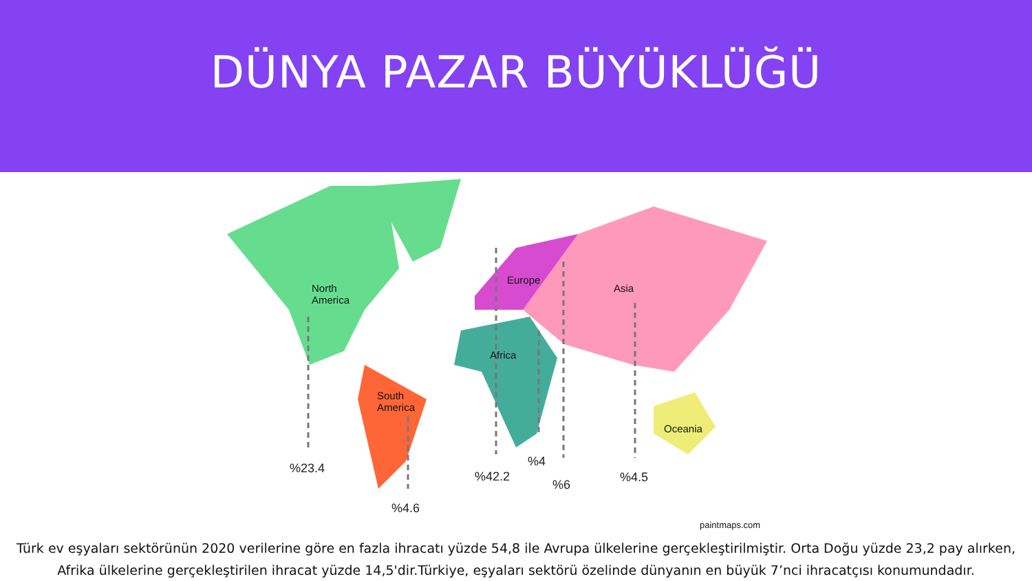DÜNYA PAZAR BÜYÜKLÜĞÜ
North
America
Europe
Asia
Africa
South
America
Oceania
%23.4
%42.2
%4
%6
%4.5
%4.6
paintmaps.com
Türk ev eşyaları sektörünün 2020 verilerine göre en fazla ihracatı yüzde 54,8 ile Avrupa ülkelerine gerçekleştirilmiştir. Orta Doğu yüzde 23,2 pay alırken, Afrika ülkelerine gerçekleştirilen ihracat yüzde 14,5'dir.Türkiye, eşyaları sektörü özelinde dünyanın en büyük 7’nci ihracatçısı konumundadır.